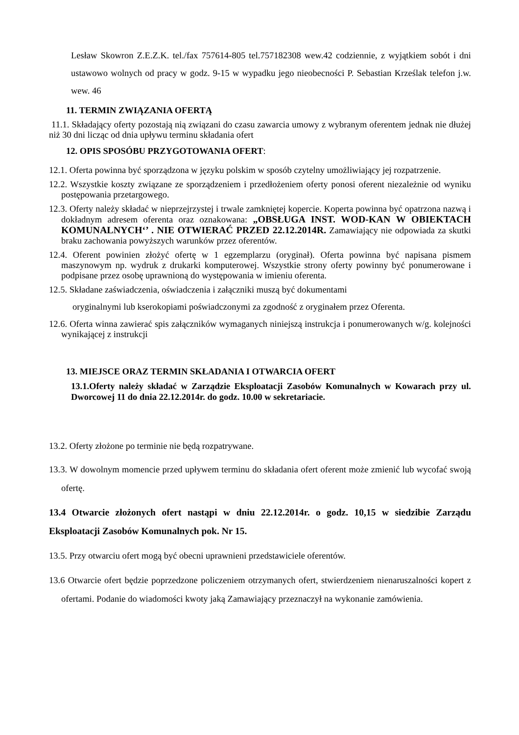Lesław Skowron Z.E.Z.K. tel./fax 757614-805 tel.757182308 wew.42 codziennie, z wyjątkiem sobót i dni ustawowo wolnych od pracy w godz. 9-15 w wypadku jego nieobecności P. Sebastian Krześlak telefon j.w. wew. 46
11. TERMIN ZWIĄZANIA OFERTĄ
11.1. Składający oferty pozostają nią związani do czasu zawarcia umowy z wybranym oferentem jednak nie dłużej niż 30 dni licząc od dnia upływu terminu składania ofert
12. OPIS SPOSÓBU PRZYGOTOWANIA OFERT:
12.1. Oferta powinna być sporządzona w języku polskim w sposób czytelny umożliwiający jej rozpatrzenie.
12.2. Wszystkie koszty związane ze sporządzeniem i przedłożeniem oferty ponosi oferent niezależnie od wyniku postępowania przetargowego.
12.3. Oferty należy składać w nieprzejrzystej i trwale zamkniętej kopercie. Koperta powinna być opatrzona nazwą i dokładnym adresem oferenta oraz oznakowana: „OBSŁUGA INST. WOD-KAN W OBIEKTACH KOMUNALNYCH‘’ . NIE OTWIERAĆ PRZED 22.12.2014R. Zamawiający nie odpowiada za skutki braku zachowania powyższych warunków przez oferentów.
12.4. Oferent powinien złożyć ofertę w 1 egzemplarzu (oryginał). Oferta powinna być napisana pismem maszynowym np. wydruk z drukarki komputerowej. Wszystkie strony oferty powinny być ponumerowane i podpisane przez osobę uprawnioną do występowania w imieniu oferenta.
12.5. Składane zaświadczenia, oświadczenia i załączniki muszą być dokumentami
oryginalnymi lub kserokopiami poświadczonymi za zgodność z oryginałem przez Oferenta.
12.6. Oferta winna zawierać spis załączników wymaganych niniejszą instrukcja i ponumerowanych w/g. kolejności wynikającej z instrukcji
13. MIEJSCE ORAZ TERMIN SKŁADANIA I OTWARCIA OFERT
13.1.Oferty należy składać w Zarządzie Eksploatacji Zasobów Komunalnych w Kowarach przy ul. Dworcowej 11 do dnia 22.12.2014r. do godz. 10.00 w sekretariacie.
13.2. Oferty złożone po terminie nie będą rozpatrywane.
13.3. W dowolnym momencie przed upływem terminu do składania ofert oferent może zmienić lub wycofać swoją ofertę.
13.4 Otwarcie złożonych ofert nastąpi w dniu 22.12.2014r. o godz. 10,15 w siedzibie Zarządu Eksploatacji Zasobów Komunalnych pok. Nr 15.
13.5. Przy otwarciu ofert mogą być obecni uprawnieni przedstawiciele oferentów.
13.6 Otwarcie ofert będzie poprzedzone policzeniem otrzymanych ofert, stwierdzeniem nienaruszalności kopert z ofertami. Podanie do wiadomości kwoty jaką Zamawiający przeznaczył na wykonanie zamówienia.